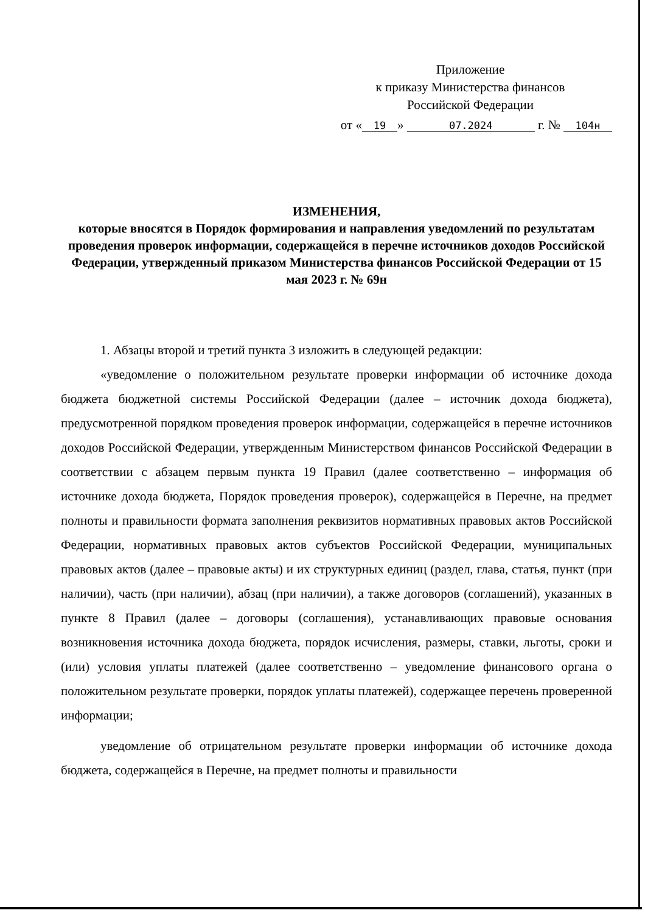Приложение
к приказу Министерства финансов
Российской Федерации
от « 19 » 07.2024 г. № 104н
ИЗМЕНЕНИЯ,
которые вносятся в Порядок формирования и направления уведомлений по результатам проведения проверок информации, содержащейся в перечне источников доходов Российской Федерации, утвержденный приказом Министерства финансов Российской Федерации от 15 мая 2023 г. № 69н
1. Абзацы второй и третий пункта 3 изложить в следующей редакции:
«уведомление о положительном результате проверки информации об источнике дохода бюджета бюджетной системы Российской Федерации (далее – источник дохода бюджета), предусмотренной порядком проведения проверок информации, содержащейся в перечне источников доходов Российской Федерации, утвержденным Министерством финансов Российской Федерации в соответствии с абзацем первым пункта 19 Правил (далее соответственно – информация об источнике дохода бюджета, Порядок проведения проверок), содержащейся в Перечне, на предмет полноты и правильности формата заполнения реквизитов нормативных правовых актов Российской Федерации, нормативных правовых актов субъектов Российской Федерации, муниципальных правовых актов (далее – правовые акты) и их структурных единиц (раздел, глава, статья, пункт (при наличии), часть (при наличии), абзац (при наличии), а также договоров (соглашений), указанных в пункте 8 Правил (далее – договоры (соглашения), устанавливающих правовые основания возникновения источника дохода бюджета, порядок исчисления, размеры, ставки, льготы, сроки и (или) условия уплаты платежей (далее соответственно – уведомление финансового органа о положительном результате проверки, порядок уплаты платежей), содержащее перечень проверенной информации;
уведомление об отрицательном результате проверки информации об источнике дохода бюджета, содержащейся в Перечне, на предмет полноты и правильности